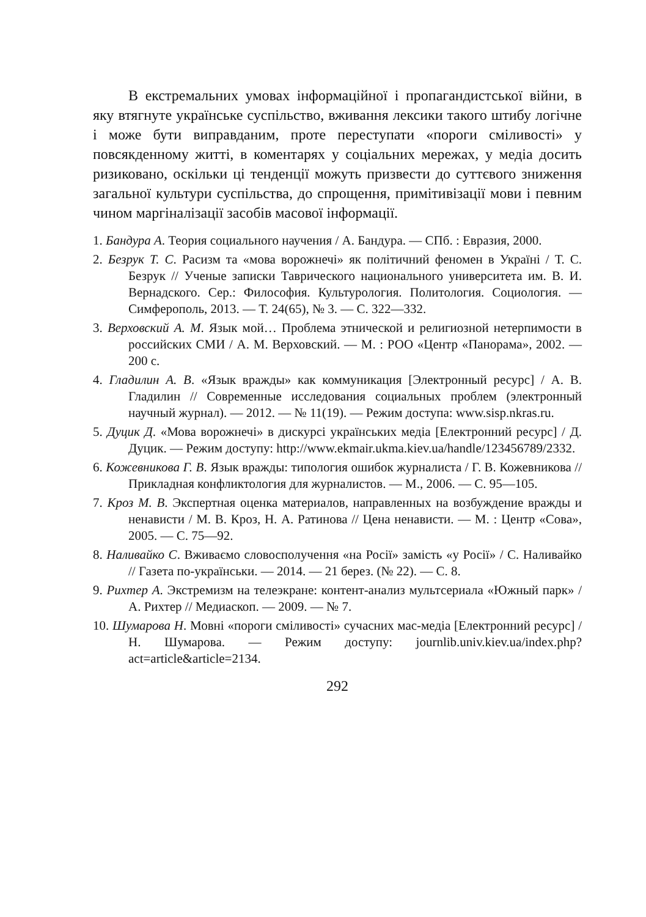В екстремальних умовах інформаційної і пропагандистської війни, в яку втягнуте українське суспільство, вживання лексики такого штибу логічне і може бути виправданим, проте переступати «пороги сміливості» у повсякденному житті, в коментарях у соціальних мережах, у медіа досить ризиковано, оскільки ці тенденції можуть призвести до суттєвого зниження загальної культури суспільства, до спрощення, примітивізації мови і певним чином маргіналізації засобів масової інформації.
1. Бандура А. Теория социального научения / А. Бандура. — СПб. : Евразия, 2000.
2. Безрук Т. С. Расизм та «мова ворожнечі» як політичний феномен в Україні / Т. С. Безрук // Ученые записки Таврического национального университета им. В. И. Вернадского. Сер.: Философия. Культурология. Политология. Социология. — Симферополь, 2013. — Т. 24(65), № 3. — С. 322—332.
3. Верховский А. М. Язык мой… Проблема этнической и религиозной нетерпимости в российских СМИ / А. М. Верховский. — М. : РОО «Центр «Панорама», 2002. — 200 с.
4. Гладилин А. В. «Язык вражды» как коммуникация [Электронный ресурс] / А. В. Гладилин // Современные исследования социальных проблем (электронный научный журнал). — 2012. — № 11(19). — Режим доступа: www.sisp.nkras.ru.
5. Дуцик Д. «Мова ворожнечі» в дискурсі українських медіа [Електронний ресурс] / Д. Дуцик. — Режим доступу: http://www.ekmair.ukma.kiev.ua/handle/123456789/2332.
6. Кожевникова Г. В. Язык вражды: типология ошибок журналиста / Г. В. Кожевникова // Прикладная конфликтология для журналистов. — М., 2006. — С. 95—105.
7. Кроз М. В. Экспертная оценка материалов, направленных на возбуждение вражды и ненависти / М. В. Кроз, Н. А. Ратинова // Цена ненависти. — М. : Центр «Сова», 2005. — С. 75—92.
8. Наливайко С. Вживаємо словосполучення «на Росії» замість «у Росії» / С. Наливайко // Газета по-українськи. — 2014. — 21 берез. (№ 22). — С. 8.
9. Рихтер А. Экстремизм на телеэкране: контент-анализ мультсериала «Южный парк» / А. Рихтер // Медиаскоп. — 2009. — № 7.
10. Шумарова Н. Мовні «пороги сміливості» сучасних мас-медіа [Електронний ресурс] / Н. Шумарова. — Режим доступу: journlib.univ.kiev.ua/index.php?act=article&article=2134.
292